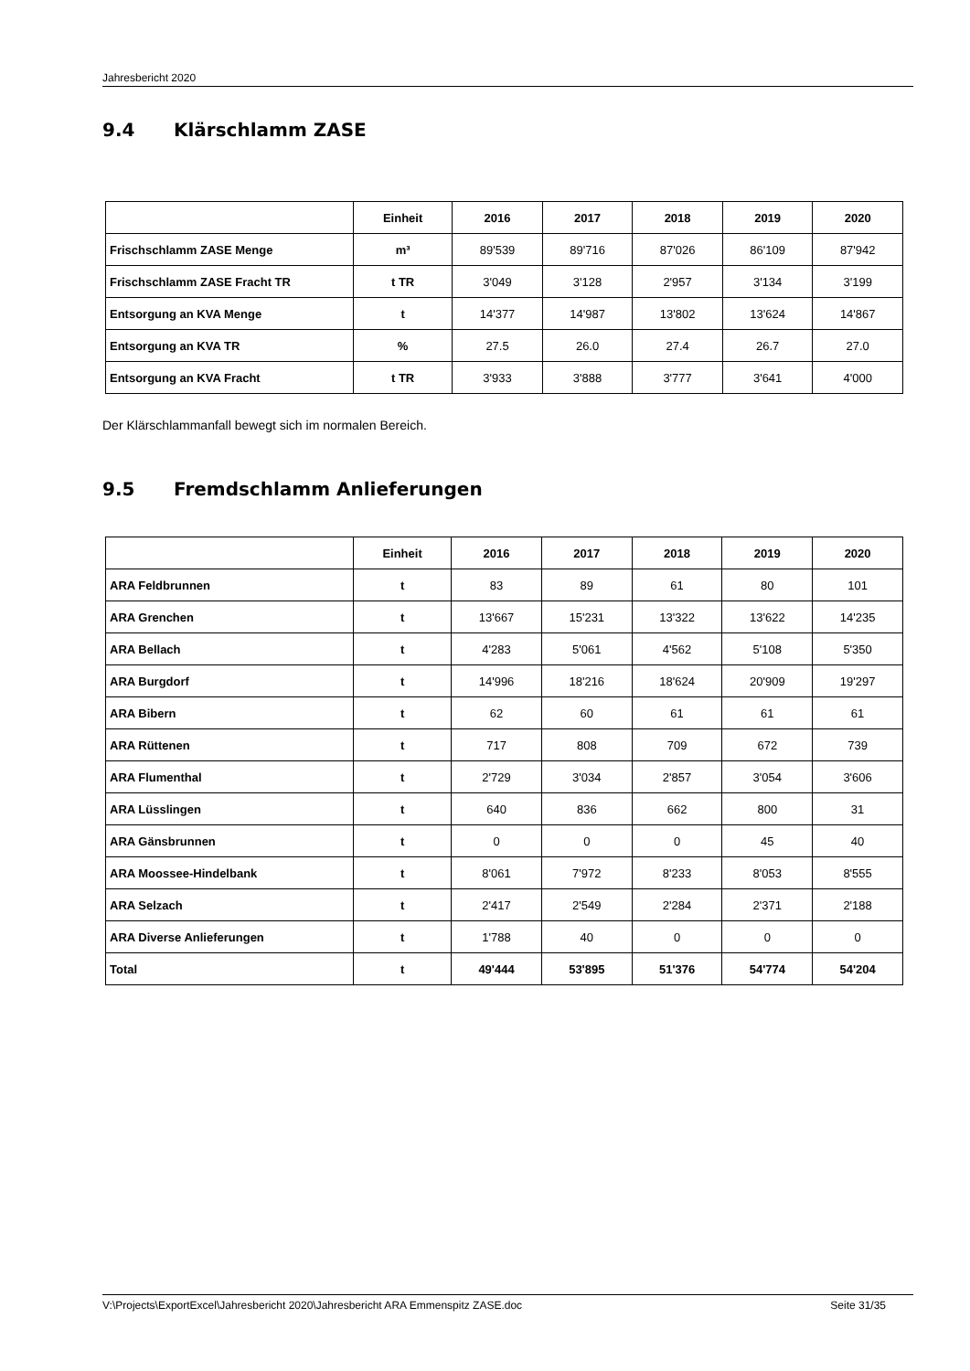Jahresbericht 2020
9.4 Klärschlamm ZASE
| | Einheit | 2016 | 2017 | 2018 | 2019 | 2020 |
| --- | --- | --- | --- | --- | --- | --- |
| Frischschlamm ZASE Menge | m³ | 89'539 | 89'716 | 87'026 | 86'109 | 87'942 |
| Frischschlamm ZASE Fracht TR | t TR | 3'049 | 3'128 | 2'957 | 3'134 | 3'199 |
| Entsorgung an KVA Menge | t | 14'377 | 14'987 | 13'802 | 13'624 | 14'867 |
| Entsorgung an KVA TR | % | 27.5 | 26.0 | 27.4 | 26.7 | 27.0 |
| Entsorgung an KVA Fracht | t TR | 3'933 | 3'888 | 3'777 | 3'641 | 4'000 |
Der Klärschlammanfall bewegt sich im normalen Bereich.
9.5 Fremdschlamm Anlieferungen
| | Einheit | 2016 | 2017 | 2018 | 2019 | 2020 |
| --- | --- | --- | --- | --- | --- | --- |
| ARA Feldbrunnen | t | 83 | 89 | 61 | 80 | 101 |
| ARA Grenchen | t | 13'667 | 15'231 | 13'322 | 13'622 | 14'235 |
| ARA Bellach | t | 4'283 | 5'061 | 4'562 | 5'108 | 5'350 |
| ARA Burgdorf | t | 14'996 | 18'216 | 18'624 | 20'909 | 19'297 |
| ARA Bibern | t | 62 | 60 | 61 | 61 | 61 |
| ARA Rüttenen | t | 717 | 808 | 709 | 672 | 739 |
| ARA Flumenthal | t | 2'729 | 3'034 | 2'857 | 3'054 | 3'606 |
| ARA Lüsslingen | t | 640 | 836 | 662 | 800 | 31 |
| ARA Gänsbrunnen | t | 0 | 0 | 0 | 45 | 40 |
| ARA Moossee-Hindelbank | t | 8'061 | 7'972 | 8'233 | 8'053 | 8'555 |
| ARA Selzach | t | 2'417 | 2'549 | 2'284 | 2'371 | 2'188 |
| ARA Diverse Anlieferungen | t | 1'788 | 40 | 0 | 0 | 0 |
| Total | t | 49'444 | 53'895 | 51'376 | 54'774 | 54'204 |
V:\Projects\ExportExcel\Jahresbericht 2020\Jahresbericht ARA Emmenspitz ZASE.doc Seite 31/35